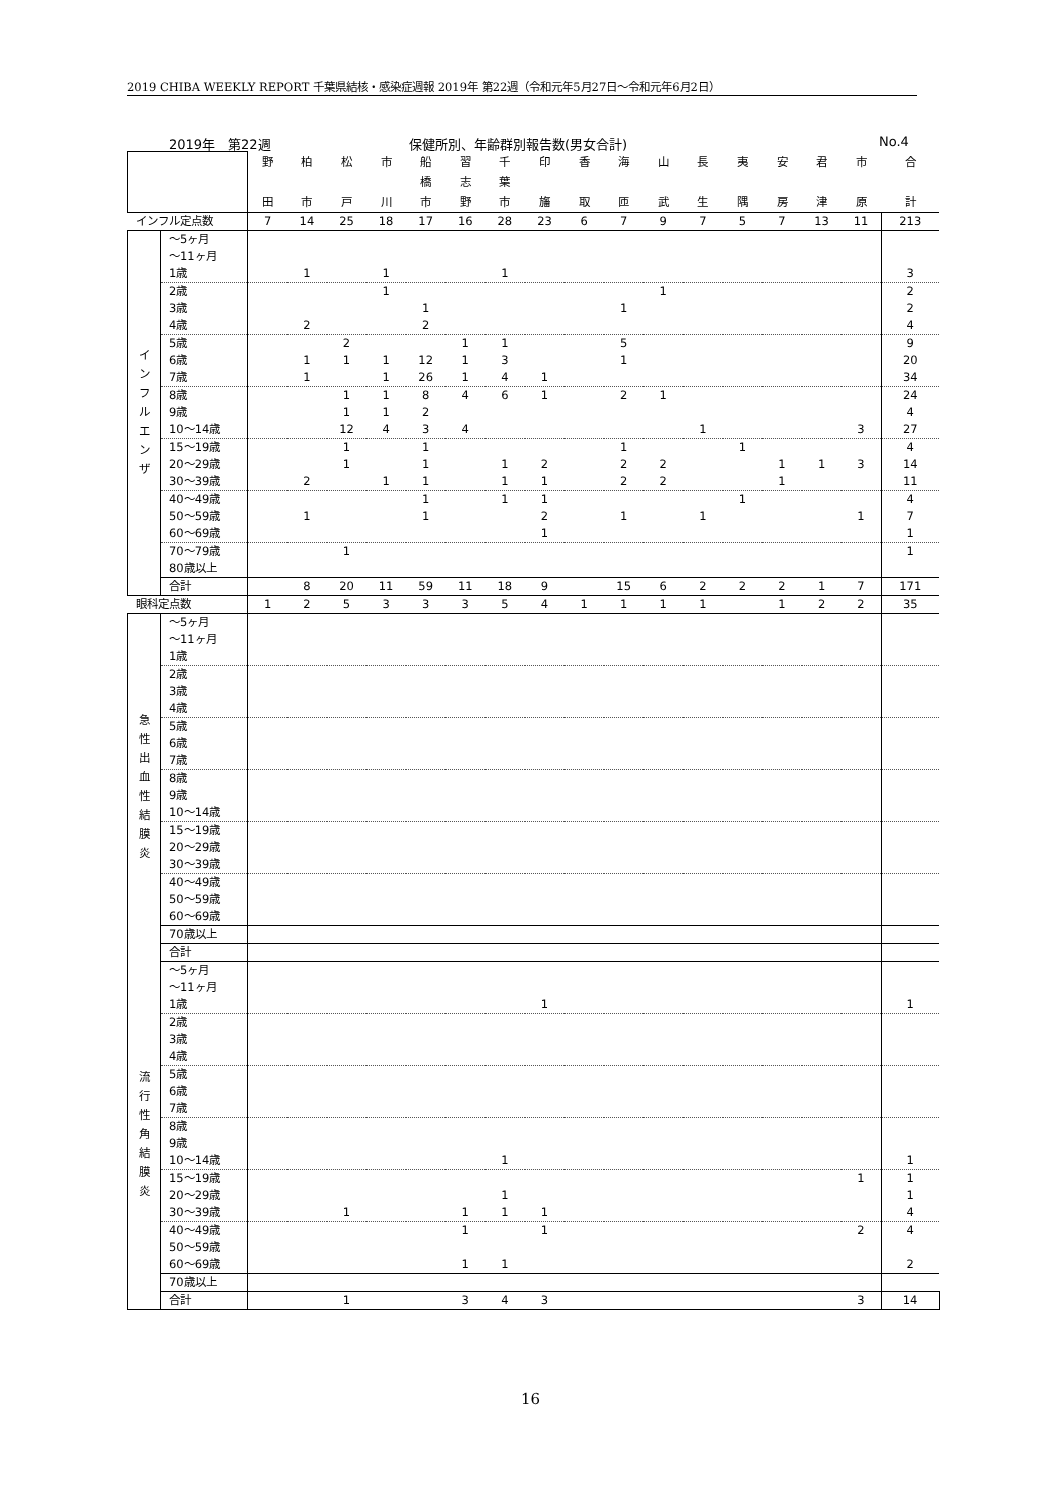2019 CHIBA WEEKLY REPORT 千葉県結核・感染症週報 2019年 第22週（令和元年5月27日～令和元年6月2日）
2019年　第22週 保健所別、年齢群別報告数(男女合計) No.4
| | | 野 田 | 柏 市 | 松 戸 | 市 川 | 船 橋 市 | 習 志 野 | 千 葉 市 | 印 旛 | 香 取 | 海 匝 | 山 武 | 長 生 | 夷 隅 | 安 房 | 君 津 | 市 原 | 合 計 |
| --- | --- | --- | --- | --- | --- | --- | --- | --- | --- | --- | --- | --- | --- | --- | --- | --- | --- | --- |
| インフル定点数 | | 7 | 14 | 25 | 18 | 17 | 16 | 28 | 23 | 6 | 7 | 9 | 7 | 5 | 7 | 13 | 11 | 213 |
| イ ン フ ル エ ン ザ | ～5ヶ月 | | | | | | | | | | | | | | | | | |
| | ～11ヶ月 | | | | | | | | | | | | | | | | | |
| | 1歳 | | 1 | | 1 | | | 1 | | | | | | | | | | 3 |
| | 2歳 | | | | 1 | | | | | | | 1 | | | | | | 2 |
| | 3歳 | | | | | 1 | | | | | 1 | | | | | | | 2 |
| | 4歳 | | 2 | | | 2 | | | | | | | | | | | | 4 |
| | 5歳 | | | 2 | | | 1 | 1 | | | 5 | | | | | | | 9 |
| | 6歳 | | 1 | 1 | 1 | 12 | 1 | 3 | | | 1 | | | | | | | 20 |
| | 7歳 | | 1 | | 1 | 26 | 1 | 4 | 1 | | | | | | | | | 34 |
| | 8歳 | | | 1 | 1 | 8 | 4 | 6 | 1 | | 2 | 1 | | | | | | 24 |
| | 9歳 | | | 1 | 1 | 2 | | | | | | | | | | | | 4 |
| | 10～14歳 | | | 12 | 4 | 3 | 4 | | | | | | 1 | | | | 3 | 27 |
| | 15～19歳 | | | 1 | | 1 | | | | | 1 | | | 1 | | | | 4 |
| | 20～29歳 | | | 1 | | 1 | | 1 | 2 | | 2 | 2 | | | 1 | 1 | 3 | 14 |
| | 30～39歳 | | 2 | | 1 | 1 | | 1 | 1 | | 2 | 2 | | | 1 | | | 11 |
| | 40～49歳 | | | | | 1 | | 1 | 1 | | | | | 1 | | | | 4 |
| | 50～59歳 | | 1 | | | 1 | | | 2 | | 1 | | 1 | | | | 1 | 7 |
| | 60～69歳 | | | | | | | | 1 | | | | | | | | | 1 |
| | 70～79歳 | | | 1 | | | | | | | | | | | | | | 1 |
| | 80歳以上 | | | | | | | | | | | | | | | | | |
| | 合計 | | 8 | 20 | 11 | 59 | 11 | 18 | 9 | | 15 | 6 | 2 | 2 | 2 | 1 | 7 | 171 |
| 眼科定点数 | | 1 | 2 | 5 | 3 | 3 | 3 | 5 | 4 | 1 | 1 | 1 | 1 | | 1 | 2 | 2 | 35 |
| 急 性 出 血 性 結 膜 炎 | ～5ヶ月 | | | | | | | | | | | | | | | | | |
| | ～11ヶ月 | | | | | | | | | | | | | | | | | |
| | 1歳 | | | | | | | | | | | | | | | | | |
| | 2歳 | | | | | | | | | | | | | | | | | |
| | 3歳 | | | | | | | | | | | | | | | | | |
| | 4歳 | | | | | | | | | | | | | | | | | |
| | 5歳 | | | | | | | | | | | | | | | | | |
| | 6歳 | | | | | | | | | | | | | | | | | |
| | 7歳 | | | | | | | | | | | | | | | | | |
| | 8歳 | | | | | | | | | | | | | | | | | |
| | 9歳 | | | | | | | | | | | | | | | | | |
| | 10～14歳 | | | | | | | | | | | | | | | | | |
| | 15～19歳 | | | | | | | | | | | | | | | | | |
| | 20～29歳 | | | | | | | | | | | | | | | | | |
| | 30～39歳 | | | | | | | | | | | | | | | | | |
| | 40～49歳 | | | | | | | | | | | | | | | | | |
| | 50～59歳 | | | | | | | | | | | | | | | | | |
| | 60～69歳 | | | | | | | | | | | | | | | | | |
| | 70歳以上 | | | | | | | | | | | | | | | | | |
| | 合計 | | | | | | | | | | | | | | | | | |
| 流 行 性 角 結 膜 炎 | ～5ヶ月 | | | | | | | | | | | | | | | | | |
| | ～11ヶ月 | | | | | | | | | | | | | | | | | |
| | 1歳 | | | | | | | | 1 | | | | | | | | | 1 |
| | 2歳 | | | | | | | | | | | | | | | | | |
| | 3歳 | | | | | | | | | | | | | | | | | |
| | 4歳 | | | | | | | | | | | | | | | | | |
| | 5歳 | | | | | | | | | | | | | | | | | |
| | 6歳 | | | | | | | | | | | | | | | | | |
| | 7歳 | | | | | | | | | | | | | | | | | |
| | 8歳 | | | | | | | | | | | | | | | | | |
| | 9歳 | | | | | | | | | | | | | | | | | |
| | 10～14歳 | | | | | | | 1 | | | | | | | | | | 1 |
| | 15～19歳 | | | | | | | | | | | | | | | | 1 | 1 |
| | 20～29歳 | | | | | | | 1 | | | | | | | | | | 1 |
| | 30～39歳 | | | 1 | | | 1 | 1 | 1 | | | | | | | | | 4 |
| | 40～49歳 | | | | | | 1 | | 1 | | | | | | | | 2 | 4 |
| | 50～59歳 | | | | | | | | | | | | | | | | | |
| | 60～69歳 | | | | | | 1 | 1 | | | | | | | | | | 2 |
| | 70歳以上 | | | | | | | | | | | | | | | | | |
| | 合計 | | | 1 | | | 3 | 4 | 3 | | | | | | | | 3 | 14 |
16